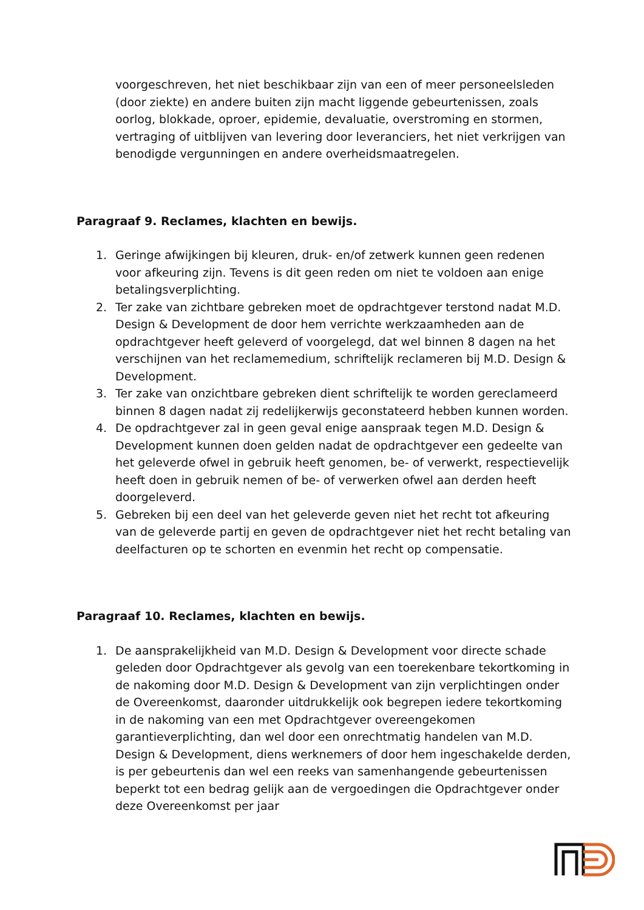voorgeschreven, het niet beschikbaar zijn van een of meer personeelsleden (door ziekte) en andere buiten zijn macht liggende gebeurtenissen, zoals oorlog, blokkade, oproer, epidemie, devaluatie, overstroming en stormen, vertraging of uitblijven van levering door leveranciers, het niet verkrijgen van benodigde vergunningen en andere overheidsmaatregelen.
Paragraaf 9. Reclames, klachten en bewijs.
1. Geringe afwijkingen bij kleuren, druk- en/of zetwerk kunnen geen redenen voor afkeuring zijn. Tevens is dit geen reden om niet te voldoen aan enige betalingsverplichting.
2. Ter zake van zichtbare gebreken moet de opdrachtgever terstond nadat M.D. Design & Development de door hem verrichte werkzaamheden aan de opdrachtgever heeft geleverd of voorgelegd, dat wel binnen 8 dagen na het verschijnen van het reclamemedium, schriftelijk reclameren bij M.D. Design & Development.
3. Ter zake van onzichtbare gebreken dient schriftelijk te worden gereclameerd binnen 8 dagen nadat zij redelijkerwijs geconstateerd hebben kunnen worden.
4. De opdrachtgever zal in geen geval enige aanspraak tegen M.D. Design & Development kunnen doen gelden nadat de opdrachtgever een gedeelte van het geleverde ofwel in gebruik heeft genomen, be- of verwerkt, respectievelijk heeft doen in gebruik nemen of be- of verwerken ofwel aan derden heeft doorgeleverd.
5. Gebreken bij een deel van het geleverde geven niet het recht tot afkeuring van de geleverde partij en geven de opdrachtgever niet het recht betaling van deelfacturen op te schorten en evenmin het recht op compensatie.
Paragraaf 10. Reclames, klachten en bewijs.
1. De aansprakelijkheid van M.D. Design & Development voor directe schade geleden door Opdrachtgever als gevolg van een toerekenbare tekortkoming in de nakoming door M.D. Design & Development van zijn verplichtingen onder de Overeenkomst, daaronder uitdrukkelijk ook begrepen iedere tekortkoming in de nakoming van een met Opdrachtgever overeengekomen garantieverplichting, dan wel door een onrechtmatig handelen van M.D. Design & Development, diens werknemers of door hem ingeschakelde derden, is per gebeurtenis dan wel een reeks van samenhangende gebeurtenissen beperkt tot een bedrag gelijk aan de vergoedingen die Opdrachtgever onder deze Overeenkomst per jaar